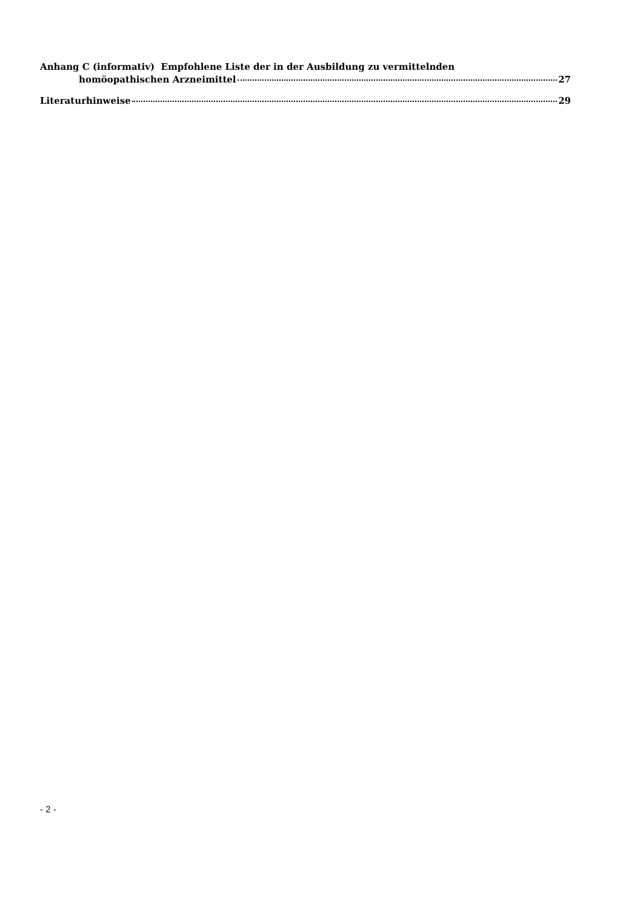Anhang C (informativ) Empfohlene Liste der in der Ausbildung zu vermittelnden
homöopathischen Arzneimittel 27
Literaturhinweise 29
- 2 -